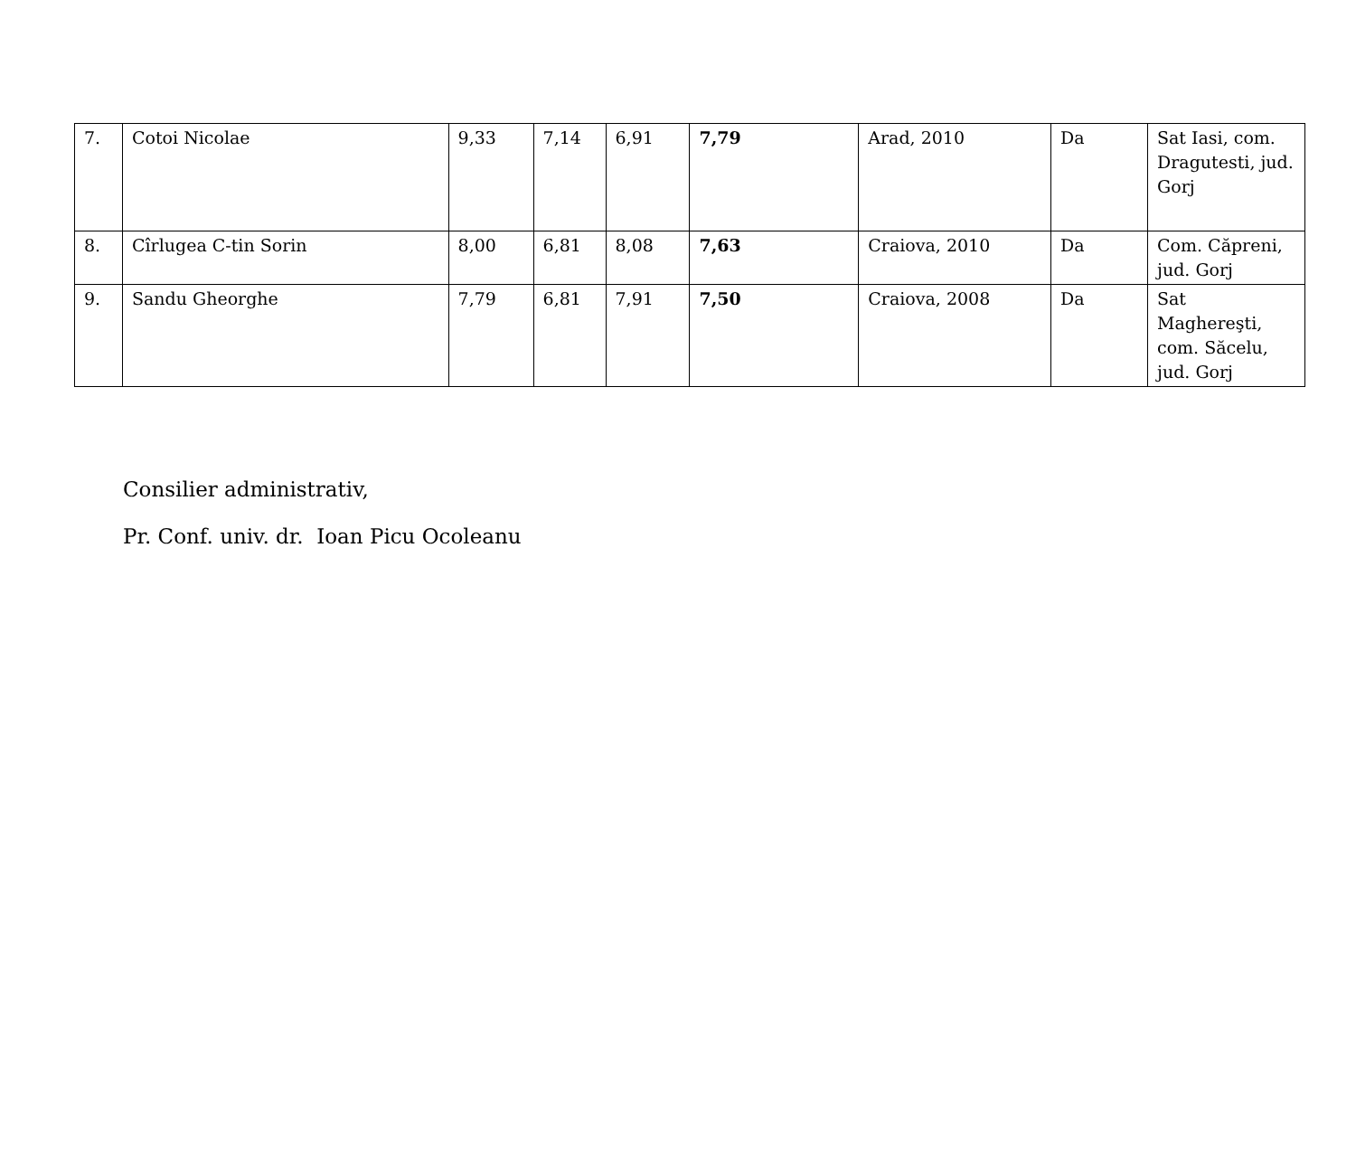| 7. | Cotoi Nicolae | 9,33 | 7,14 | 6,91 | 7,79 | Arad, 2010 | Da | Sat Iasi, com. Dragutesti, jud. Gorj |
| 8. | Cîrlugea C-tin Sorin | 8,00 | 6,81 | 8,08 | 7,63 | Craiova, 2010 | Da | Com. Căpreni, jud. Gorj |
| 9. | Sandu Gheorghe | 7,79 | 6,81 | 7,91 | 7,50 | Craiova, 2008 | Da | Sat Maghereşti, com. Săcelu, jud. Gorj |
Consilier administrativ,
Pr. Conf. univ. dr. Ioan Picu Ocoleanu